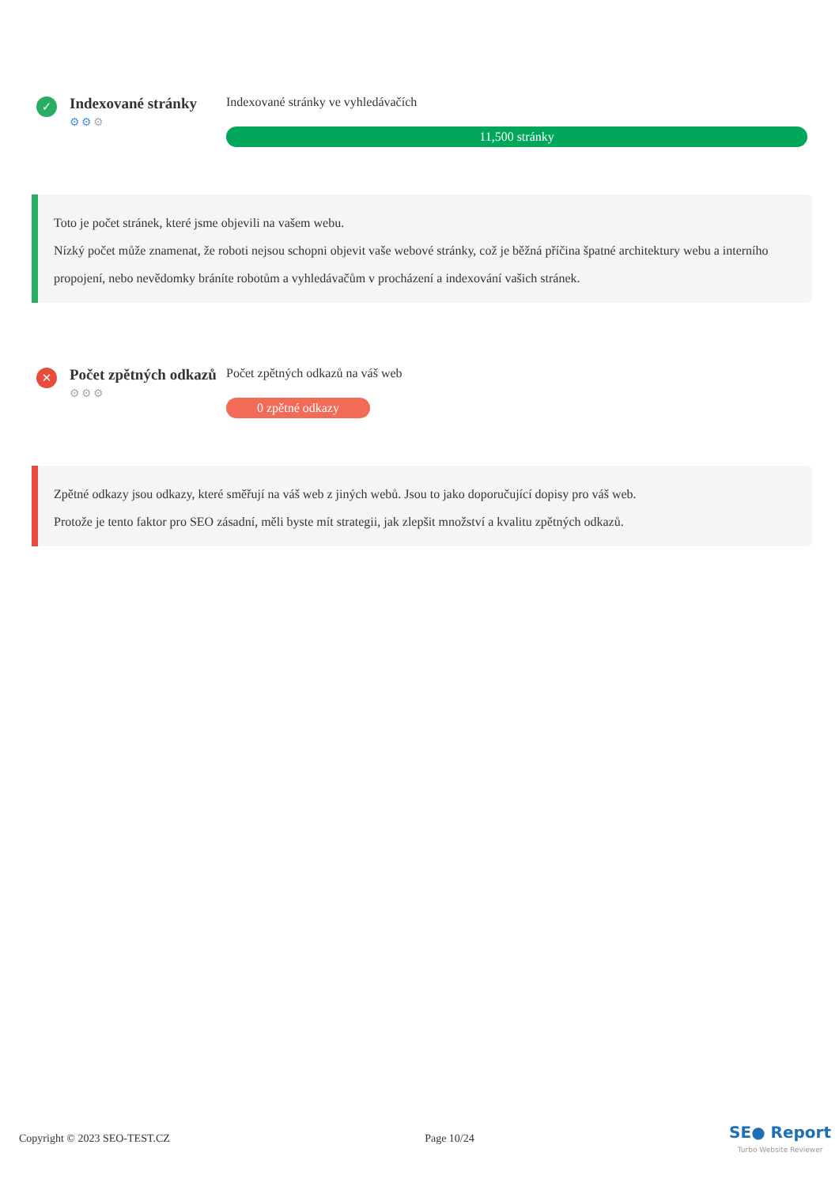✓
Indexované stránky
⚙⚙⚙
Indexované stránky ve vyhledávačích
11,500 stránky
Toto je počet stránek, které jsme objevili na vašem webu.
Nízký počet může znamenat, že roboti nejsou schopni objevit vaše webové stránky, což je běžná příčina špatné architektury webu a interního propojení, nebo nevědomky bráníte robotům a vyhledávačům v procházení a indexování vašich stránek.
✕
Počet zpětných odkazů
⚙⚙⚙
Počet zpětných odkazů na váš web
0 zpětné odkazy
Zpětné odkazy jsou odkazy, které směřují na váš web z jiných webů. Jsou to jako doporučující dopisy pro váš web.
Protože je tento faktor pro SEO zásadní, měli byste mít strategii, jak zlepšit množství a kvalitu zpětných odkazů.
Copyright © 2023 SEO-TEST.CZ Page 10/24 SE● Report
Turbo Website Reviewer